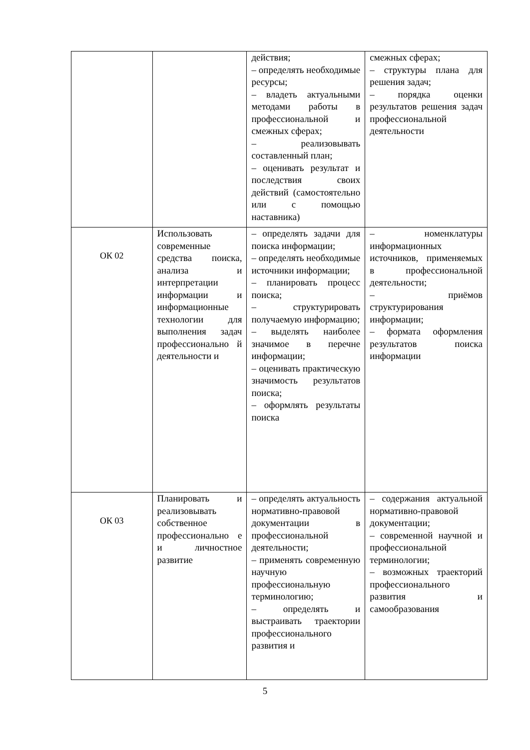| | | действия; – определять необходимые ресурсы; – владеть актуальными методами работы в профессиональной и смежных сферах; – реализовывать составленный план; – оценивать результат и последствия своих действий (самостоятельно или с помощью наставника) | смежных сферах; – структуры плана для решения задач; – порядка оценки результатов решения задач профессиональной деятельности |
| ОК 02 | Использовать современные средства поиска, анализа и интерпретации информации и информационные технологии для выполнения задач профессионально й деятельности и | – определять задачи для поиска информации; – определять необходимые источники информации; – планировать процесс поиска; – структурировать получаемую информацию; – выделять наиболее значимое в перечне информации; – оценивать практическую значимость результатов поиска; – оформлять результаты поиска | – номенклатуры информационных источников, применяемых в профессиональной деятельности; – приёмов структурирования информации; – формата оформления результатов поиска информации |
| ОК 03 | Планировать и реализовывать собственное профессионально е и личностное развитие | – определять актуальность нормативно-правовой документации в профессиональной деятельности; – применять современную научную профессиональную терминологию; – определять и выстраивать траектории профессионального развития и | – содержания актуальной нормативно-правовой документации; – современной научной и профессиональной терминологии; – возможных траекторий профессионального развития и самообразования |
5